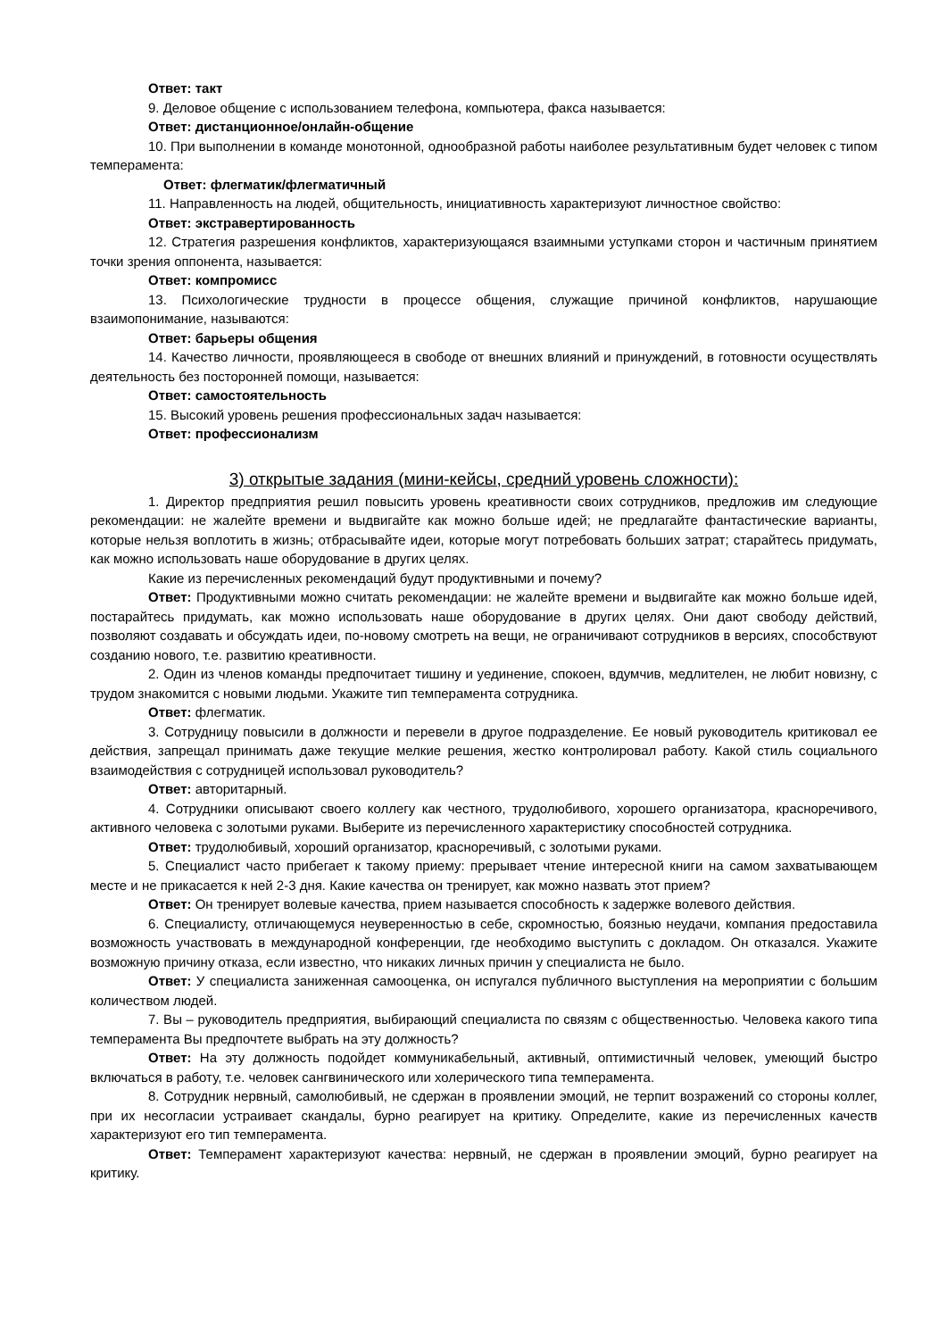Ответ: такт
9. Деловое общение с использованием телефона, компьютера, факса называется:
Ответ: дистанционное/онлайн-общение
10. При выполнении в команде монотонной, однообразной работы наиболее результативным будет человек с типом темперамента:
Ответ: флегматик/флегматичный
11. Направленность на людей, общительность, инициативность характеризуют личностное свойство:
Ответ: экстравертированность
12. Стратегия разрешения конфликтов, характеризующаяся взаимными уступками сторон и частичным принятием точки зрения оппонента, называется:
Ответ: компромисс
13. Психологические трудности в процессе общения, служащие причиной конфликтов, нарушающие взаимопонимание, называются:
Ответ: барьеры общения
14. Качество личности, проявляющееся в свободе от внешних влияний и принуждений, в готовности осуществлять деятельность без посторонней помощи, называется:
Ответ: самостоятельность
15. Высокий уровень решения профессиональных задач называется:
Ответ: профессионализм
3) открытые задания (мини-кейсы, средний уровень сложности):
1. Директор предприятия решил повысить уровень креативности своих сотрудников, предложив им следующие рекомендации: не жалейте времени и выдвигайте как можно больше идей; не предлагайте фантастические варианты, которые нельзя воплотить в жизнь; отбрасывайте идеи, которые могут потребовать больших затрат; старайтесь придумать, как можно использовать наше оборудование в других целях.
Какие из перечисленных рекомендаций будут продуктивными и почему?
Ответ: Продуктивными можно считать рекомендации: не жалейте времени и выдвигайте как можно больше идей, постарайтесь придумать, как можно использовать наше оборудование в других целях. Они дают свободу действий, позволяют создавать и обсуждать идеи, по-новому смотреть на вещи, не ограничивают сотрудников в версиях, способствуют созданию нового, т.е. развитию креативности.
2. Один из членов команды предпочитает тишину и уединение, спокоен, вдумчив, медлителен, не любит новизну, с трудом знакомится с новыми людьми. Укажите тип темперамента сотрудника.
Ответ: флегматик.
3. Сотрудницу повысили в должности и перевели в другое подразделение. Ее новый руководитель критиковал ее действия, запрещал принимать даже текущие мелкие решения, жестко контролировал работу. Какой стиль социального взаимодействия с сотрудницей использовал руководитель?
Ответ: авторитарный.
4. Сотрудники описывают своего коллегу как честного, трудолюбивого, хорошего организатора, красноречивого, активного человека с золотыми руками. Выберите из перечисленного характеристику способностей сотрудника.
Ответ: трудолюбивый, хороший организатор, красноречивый, с золотыми руками.
5. Специалист часто прибегает к такому приему: прерывает чтение интересной книги на самом захватывающем месте и не прикасается к ней 2-3 дня. Какие качества он тренирует, как можно назвать этот прием?
Ответ: Он тренирует волевые качества, прием называется способность к задержке волевого действия.
6. Специалисту, отличающемуся неуверенностью в себе, скромностью, боязнью неудачи, компания предоставила возможность участвовать в международной конференции, где необходимо выступить с докладом. Он отказался. Укажите возможную причину отказа, если известно, что никаких личных причин у специалиста не было.
Ответ: У специалиста заниженная самооценка, он испугался публичного выступления на мероприятии с большим количеством людей.
7. Вы – руководитель предприятия, выбирающий специалиста по связям с общественностью. Человека какого типа темперамента Вы предпочтете выбрать на эту должность?
Ответ: На эту должность подойдет коммуникабельный, активный, оптимистичный человек, умеющий быстро включаться в работу, т.е. человек сангвинического или холерического типа темперамента.
8. Сотрудник нервный, самолюбивый, не сдержан в проявлении эмоций, не терпит возражений со стороны коллег, при их несогласии устраивает скандалы, бурно реагирует на критику. Определите, какие из перечисленных качеств характеризуют его тип темперамента.
Ответ: Темперамент характеризуют качества: нервный, не сдержан в проявлении эмоций, бурно реагирует на критику.